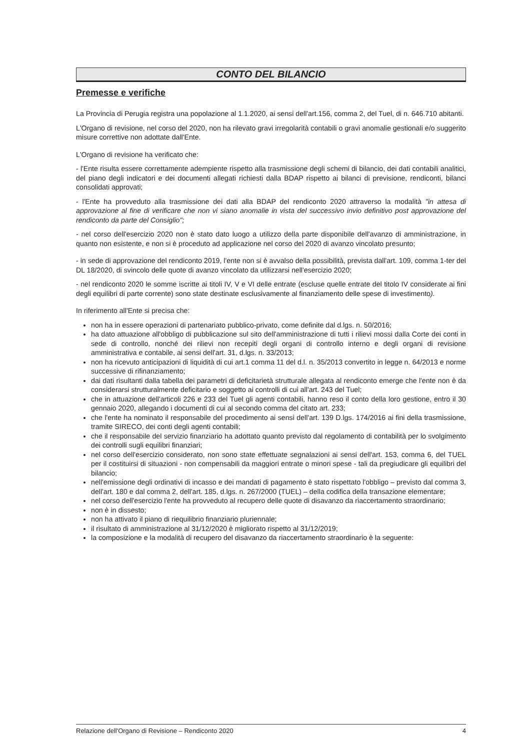CONTO DEL BILANCIO
Premesse e verifiche
La Provincia di Perugia registra una popolazione al 1.1.2020, ai sensi dell'art.156, comma 2, del Tuel, di n. 646.710 abitanti.
L'Organo di revisione, nel corso del 2020, non ha rilevato gravi irregolarità contabili o gravi anomalie gestionali e/o suggerito misure correttive non adottate dall'Ente.
L'Organo di revisione ha verificato che:
- l'Ente risulta essere correttamente adempiente rispetto alla trasmissione degli schemi di bilancio, dei dati contabili analitici, del piano degli indicatori e dei documenti allegati richiesti dalla BDAP rispetto ai bilanci di previsione, rendiconti, bilanci consolidati approvati;
- l'Ente ha provveduto alla trasmissione dei dati alla BDAP del rendiconto 2020 attraverso la modalità "in attesa di approvazione al fine di verificare che non vi siano anomalie in vista del successivo invio definitivo post approvazione del rendiconto da parte del Consiglio";
- nel corso dell'esercizio 2020 non è stato dato luogo a utilizzo della parte disponibile dell'avanzo di amministrazione, in quanto non esistente, e non si è proceduto ad applicazione nel corso del 2020 di avanzo vincolato presunto;
- in sede di approvazione del rendiconto 2019, l'ente non si è avvalso della possibilità, prevista dall'art. 109, comma 1-ter del DL 18/2020, di svincolo delle quote di avanzo vincolato da utilizzarsi nell'esercizio 2020;
- nel rendiconto 2020 le somme iscritte ai titoli IV, V e VI delle entrate (escluse quelle entrate del titolo IV considerate ai fini degli equilibri di parte corrente) sono state destinate esclusivamente al finanziamento delle spese di investimento).
In riferimento all'Ente si precisa che:
non ha in essere operazioni di partenariato pubblico-privato, come definite dal d.lgs. n. 50/2016;
ha dato attuazione all'obbligo di pubblicazione sul sito dell'amministrazione di tutti i rilievi mossi dalla Corte dei conti in sede di controllo, nonché dei rilievi non recepiti degli organi di controllo interno e degli organi di revisione amministrativa e contabile, ai sensi dell'art. 31, d.lgs. n. 33/2013;
non ha ricevuto anticipazioni di liquidità di cui art.1 comma 11 del d.l. n. 35/2013 convertito in legge n. 64/2013 e norme successive di rifinanziamento;
dai dati risultanti dalla tabella dei parametri di deficitarietà strutturale allegata al rendiconto emerge che l'ente non è da considerarsi strutturalmente deficitario e soggetto ai controlli di cui all'art. 243 del Tuel;
che in attuazione dell'articoli 226 e 233 del Tuel gli agenti contabili, hanno reso il conto della loro gestione, entro il 30 gennaio 2020, allegando i documenti di cui al secondo comma del citato art. 233;
che l'ente ha nominato il responsabile del procedimento ai sensi dell'art. 139 D.lgs. 174/2016 ai fini della trasmissione, tramite SIRECO, dei conti degli agenti contabili;
che il responsabile del servizio finanziario ha adottato quanto previsto dal regolamento di contabilità per lo svolgimento dei controlli sugli equilibri finanziari;
nel corso dell'esercizio considerato, non sono state effettuate segnalazioni ai sensi dell'art. 153, comma 6, del TUEL per il costituirsi di situazioni - non compensabili da maggiori entrate o minori spese - tali da pregiudicare gli equilibri del bilancio;
nell'emissione degli ordinativi di incasso e dei mandati di pagamento è stato rispettato l'obbligo – previsto dal comma 3, dell'art. 180 e dal comma 2, dell'art. 185, d.lgs. n. 267/2000 (TUEL) – della codifica della transazione elementare;
nel corso dell'esercizio l'ente ha provveduto al recupero delle quote di disavanzo da riaccertamento straordinario;
non è in dissesto;
non ha attivato il piano di riequilibrio finanziario pluriennale;
il risultato di amministrazione al 31/12/2020 è migliorato rispetto al 31/12/2019;
la composizione e la modalità di recupero del disavanzo da riaccertamento straordinario è la seguente:
Relazione dell'Organo di Revisione – Rendiconto 2020 4